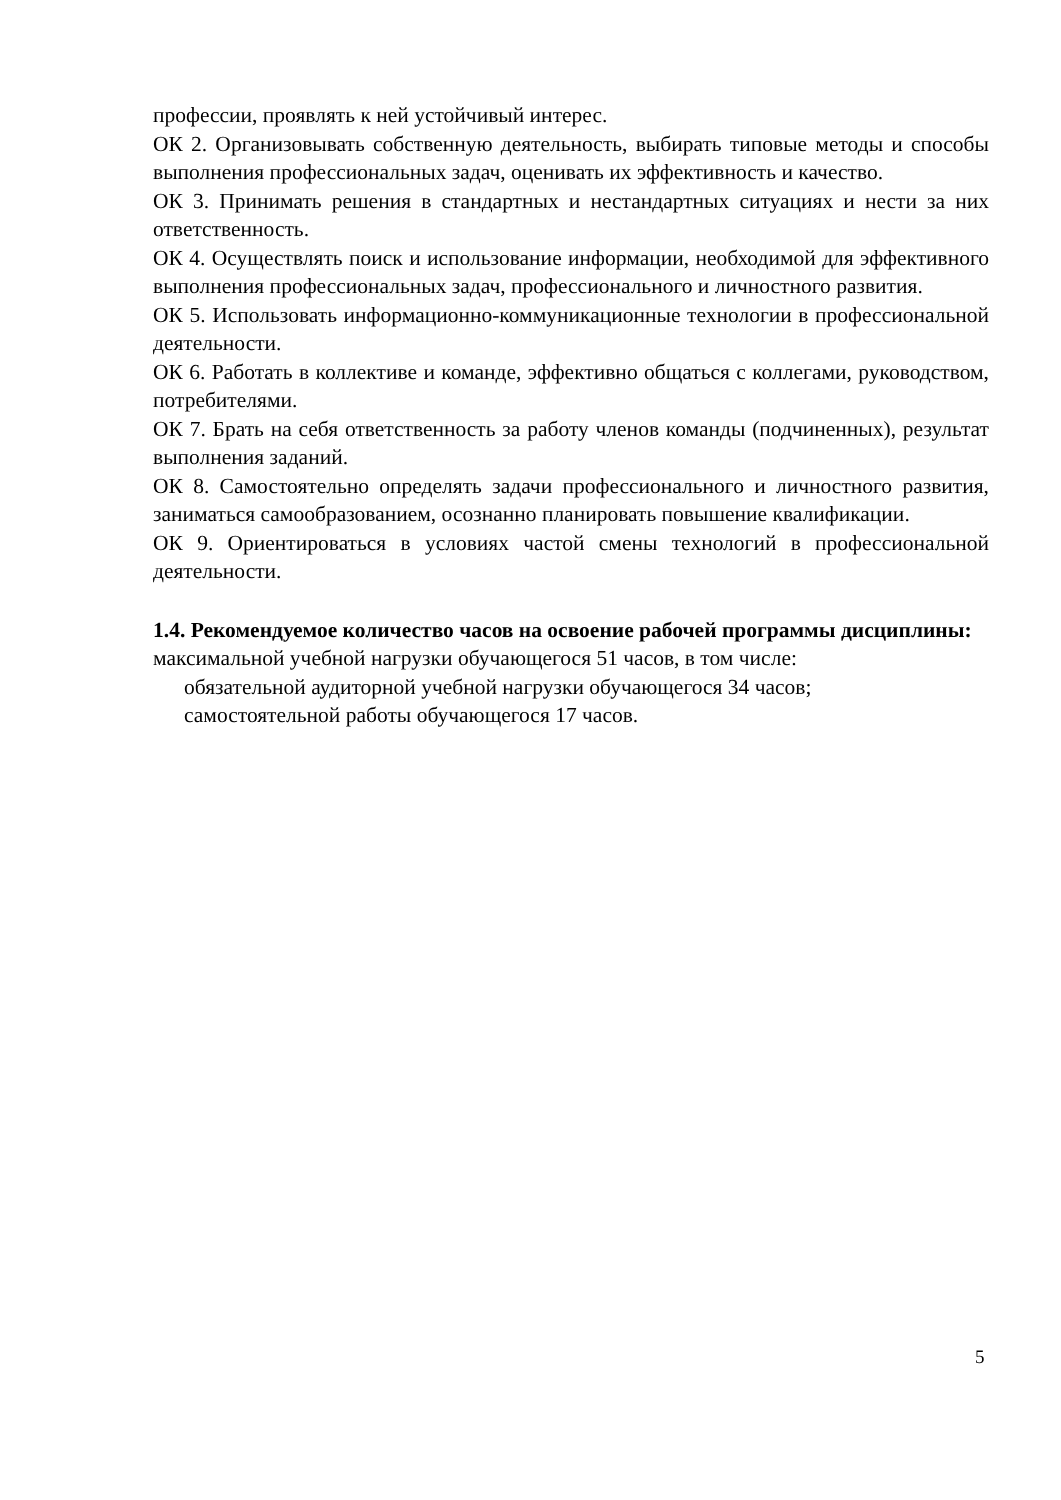профессии, проявлять к ней устойчивый интерес.
ОК 2. Организовывать собственную деятельность, выбирать типовые методы и способы выполнения профессиональных задач, оценивать их эффективность и качество.
ОК 3. Принимать решения в стандартных и нестандартных ситуациях и нести за них ответственность.
ОК 4. Осуществлять поиск и использование информации, необходимой для эффективного выполнения профессиональных задач, профессионального и личностного развития.
ОК 5. Использовать информационно-коммуникационные технологии в профессиональной деятельности.
ОК 6. Работать в коллективе и команде, эффективно общаться с коллегами, руководством, потребителями.
ОК 7. Брать на себя ответственность за работу членов команды (подчиненных), результат выполнения заданий.
ОК 8. Самостоятельно определять задачи профессионального и личностного развития, заниматься самообразованием, осознанно планировать повышение квалификации.
ОК 9. Ориентироваться в условиях частой смены технологий в профессиональной деятельности.
1.4. Рекомендуемое количество часов на освоение рабочей программы дисциплины:
максимальной учебной нагрузки обучающегося 51 часов, в том числе:
обязательной аудиторной учебной нагрузки обучающегося 34 часов;
самостоятельной работы обучающегося 17 часов.
5